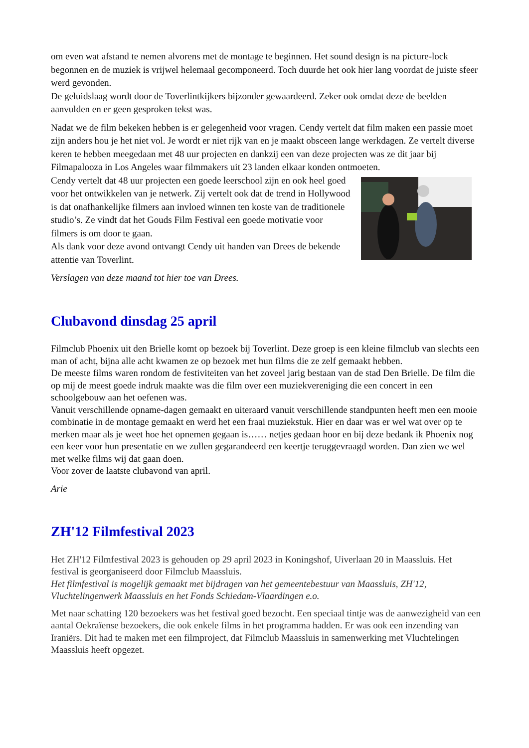om even wat afstand te nemen alvorens met de montage te beginnen. Het sound design is na picture-lock begonnen en de muziek is vrijwel helemaal gecomponeerd. Toch duurde het ook hier lang voordat de juiste sfeer werd gevonden.
De geluidslaag wordt door de Toverlintkijkers bijzonder gewaardeerd. Zeker ook omdat deze de beelden aanvulden en er geen gesproken tekst was.
Nadat we de film bekeken hebben is er gelegenheid voor vragen. Cendy vertelt dat film maken een passie moet zijn anders hou je het niet vol. Je wordt er niet rijk van en je maakt obsceen lange werkdagen. Ze vertelt diverse keren te hebben meegedaan met 48 uur projecten en dankzij een van deze projecten was ze dit jaar bij Filmapalooza in Los Angeles waar filmmakers uit 23 landen elkaar konden ontmoeten.
Cendy vertelt dat 48 uur projecten een goede leerschool zijn en ook heel goed voor het ontwikkelen van je netwerk. Zij vertelt ook dat de trend in Hollywood is dat onafhankelijke filmers aan invloed winnen ten koste van de traditionele studio’s. Ze vindt dat het Gouds Film Festival een goede motivatie voor filmers is om door te gaan.
Als dank voor deze avond ontvangt Cendy uit handen van Drees de bekende attentie van Toverlint.
Verslagen van deze maand tot hier toe van Drees.
Clubavond dinsdag 25 april
Filmclub Phoenix uit den Brielle komt op bezoek bij Toverlint. Deze groep is een kleine filmclub van slechts een man of acht, bijna alle acht kwamen ze op bezoek met hun films die ze zelf gemaakt hebben.
De meeste films waren rondom de festiviteiten van het zoveel jarig bestaan van de stad Den Brielle. De film die op mij de meest goede indruk maakte was die film over een muziekvereniging die een concert in een schoolgebouw aan het oefenen was.
Vanuit verschillende opname-dagen gemaakt en uiteraard vanuit verschillende standpunten heeft men een mooie combinatie in de montage gemaakt en werd het een fraai muziekstuk. Hier en daar was er wel wat over op te merken maar als je weet hoe het opnemen gegaan is…… netjes gedaan hoor en bij deze bedank ik Phoenix nog een keer voor hun presentatie en we zullen gegarandeerd een keertje teruggevraagd worden. Dan zien we wel met welke films wij dat gaan doen.
Voor zover de laatste clubavond van april.
Arie
ZH'12 Filmfestival 2023
Het ZH'12 Filmfestival 2023 is gehouden op 29 april 2023 in Koningshof, Uiverlaan 20 in Maassluis. Het festival is georganiseerd door Filmclub Maassluis.
Het filmfestival is mogelijk gemaakt met bijdragen van het gemeentebestuur van Maassluis, ZH'12, Vluchtelingenwerk Maassluis en het Fonds Schiedam-Vlaardingen e.o.
Met naar schatting 120 bezoekers was het festival goed bezocht. Een speciaal tintje was de aanwezigheid van een aantal Oekraïense bezoekers, die ook enkele films in het programma hadden. Er was ook een inzending van Iraniërs. Dit had te maken met een filmproject, dat Filmclub Maassluis in samenwerking met Vluchtelingen Maassluis heeft opgezet.